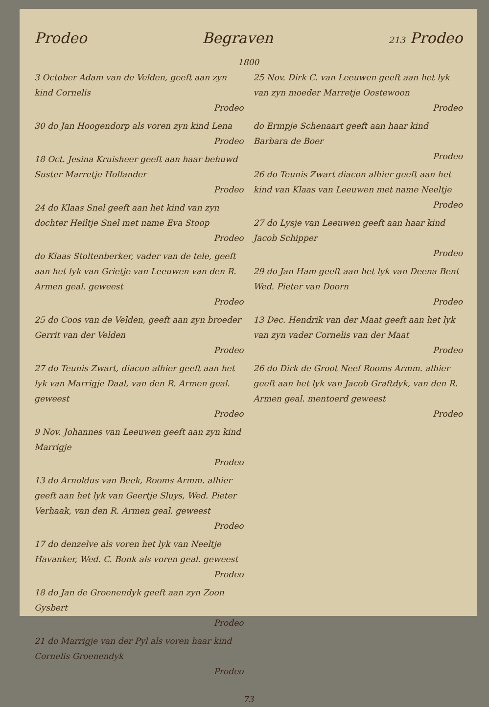Prodeo Begraven 213 Prodeo
1800
3 October Adam van de Velden, geeft aan zyn kind Cornelis
Prodeo
30 do Jan Hoogendorp als voren zyn kind Lena
Prodeo
18 Oct. Jesina Kruisheer geeft aan haar behuwd Suster Marretje Hollander
Prodeo
24 do Klaas Snel geeft aan het kind van zyn dochter Heiltje Snel met name Eva Stoop
Prodeo
do Klaas Stoltenberker, vader van de tele, geeft aan het lyk van Grietje van Leeuwen van den R. Armen geal. geweest
Prodeo
25 do Coos van de Velden, geeft aan zyn broeder Gerrit van der Velden
Prodeo
27 do Teunis Zwart, diacon alhier geeft aan het lyk van Marrigje Daal, van den R. Armen geal. geweest
Prodeo
9 Nov. Johannes van Leeuwen geeft aan zyn kind Marrigje
Prodeo
13 do Arnoldus van Beek, Rooms Armm. alhier geeft aan het lyk van Geertje Sluys, Wed. Pieter Verhaak, van den R. Armen geal. geweest
Prodeo
17 do denzelve als voren het lyk van Neeltje Havanker, Wed. C. Bonk als voren geal. geweest
Prodeo
18 do Jan de Groenendyk geeft aan zyn Zoon Gysbert
Prodeo
21 do Marrigje van der Pyl als voren haar kind Cornelis Groenendyk
Prodeo
25 Nov. Dirk C. van Leeuwen geeft aan het lyk van zyn moeder Marretje Oostewoon
Prodeo
do Ermpje Schenaart geeft aan haar kind Barbara de Boer
Prodeo
26 do Teunis Zwart diacon alhier geeft aan het kind van Klaas van Leeuwen met name Neeltje
Prodeo
27 do Lysje van Leeuwen geeft aan haar kind Jacob Schipper
Prodeo
29 do Jan Ham geeft aan het lyk van Deena Bent Wed. Pieter van Doorn
Prodeo
13 Dec. Hendrik van der Maat geeft aan het lyk van zyn vader Cornelis van der Maat
Prodeo
26 do Dirk de Groot Neef Rooms Armm. alhier geeft aan het lyk van Jacob Graftdyk, van den R. Armen geal. mentoerd geweest
Prodeo
73